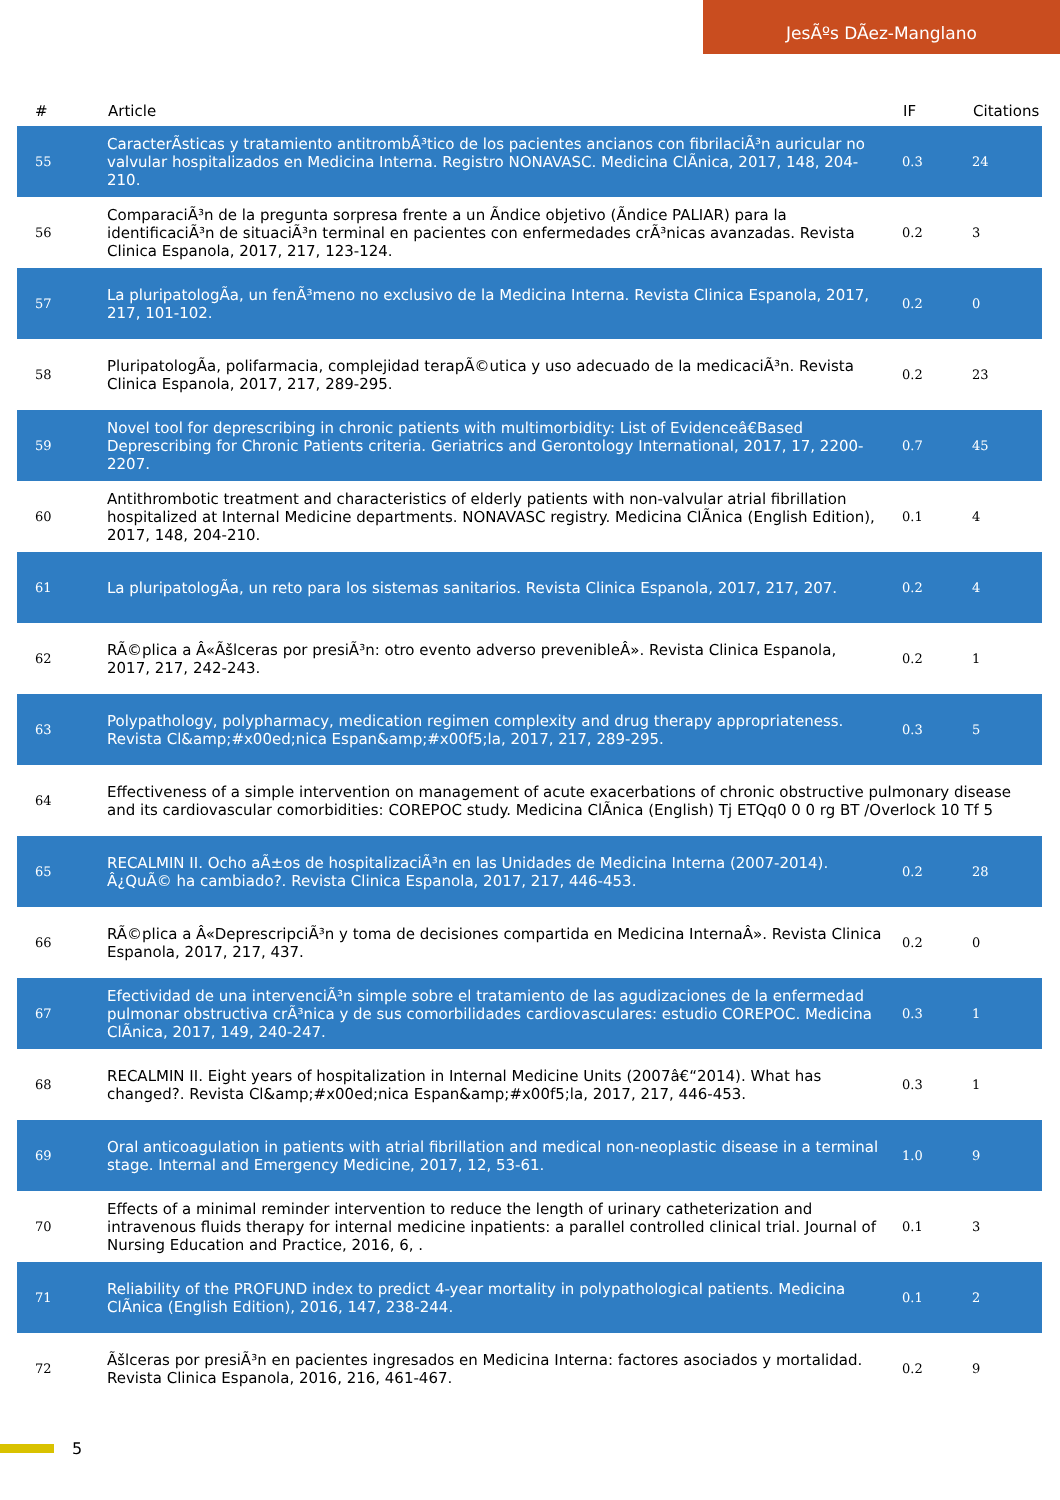JesÃºs DÃez-Manglano
| # | Article | IF | Citations |
| --- | --- | --- | --- |
| 55 | CaracterÃsticas y tratamiento antitrombÃ³tico de los pacientes ancianos con fibrilaciÃ³n auricular no valvular hospitalizados en Medicina Interna. Registro NONAVASC. Medicina ClÃnica, 2017, 148, 204-210. | 0.3 | 24 |
| 56 | ComparaciÃ³n de la pregunta sorpresa frente a un Ãndice objetivo (Ãndice PALIAR) para la identificaciÃ³n de situaciÃ³n terminal en pacientes con enfermedades crÃ³nicas avanzadas. Revista Clinica Espanola, 2017, 217, 123-124. | 0.2 | 3 |
| 57 | La pluripatologÃa, un fenÃ³meno no exclusivo de la Medicina Interna. Revista Clinica Espanola, 2017, 217, 101-102. | 0.2 | 0 |
| 58 | PluripatologÃa, polifarmacia, complejidad terapÃ©utica y uso adecuado de la medicaciÃ³n. Revista Clinica Espanola, 2017, 217, 289-295. | 0.2 | 23 |
| 59 | Novel tool for deprescribing in chronic patients with multimorbidity: List of Evidenceâ€Based Deprescribing for Chronic Patients criteria. Geriatrics and Gerontology International, 2017, 17, 2200-2207. | 0.7 | 45 |
| 60 | Antithrombotic treatment and characteristics of elderly patients with non-valvular atrial fibrillation hospitalized at Internal Medicine departments. NONAVASC registry. Medicina ClÃnica (English Edition), 2017, 148, 204-210. | 0.1 | 4 |
| 61 | La pluripatologÃa, un reto para los sistemas sanitarios. Revista Clinica Espanola, 2017, 217, 207. | 0.2 | 4 |
| 62 | RÃ©plica a Â«Ãšlceras por presiÃ³n: otro evento adverso prevenibleÂ». Revista Clinica Espanola, 2017, 217, 242-243. | 0.2 | 1 |
| 63 | Polypathology, polypharmacy, medication regimen complexity and drug therapy appropriateness. Revista Cl&amp;#x00ed;nica Espan&amp;#x00f5;la, 2017, 217, 289-295. | 0.3 | 5 |
| 64 | Effectiveness of a simple intervention on management of acute exacerbations of chronic obstructive pulmonary disease and its cardiovascular comorbidities: COREPOC study. Medicina ClÃnica (English) Tj ETQq0 0 0 rg BT /Overlock 10 Tf 5 | | |
| 65 | RECALMIN II. Ocho aÃ±os de hospitalizaciÃ³n en las Unidades de Medicina Interna (2007-2014). Â¿QuÃ© ha cambiado?. Revista Clinica Espanola, 2017, 217, 446-453. | 0.2 | 28 |
| 66 | RÃ©plica a Â«DeprescripciÃ³n y toma de decisiones compartida en Medicina InternaÂ». Revista Clinica Espanola, 2017, 217, 437. | 0.2 | 0 |
| 67 | Efectividad de una intervenciÃ³n simple sobre el tratamiento de las agudizaciones de la enfermedad pulmonar obstructiva crÃ³nica y de sus comorbilidades cardiovasculares: estudio COREPOC. Medicina ClÃnica, 2017, 149, 240-247. | 0.3 | 1 |
| 68 | RECALMIN II. Eight years of hospitalization in Internal Medicine Units (2007â€“2014). What has changed?. Revista Cl&amp;#x00ed;nica Espan&amp;#x00f5;la, 2017, 217, 446-453. | 0.3 | 1 |
| 69 | Oral anticoagulation in patients with atrial fibrillation and medical non-neoplastic disease in a terminal stage. Internal and Emergency Medicine, 2017, 12, 53-61. | 1.0 | 9 |
| 70 | Effects of a minimal reminder intervention to reduce the length of urinary catheterization and intravenous fluids therapy for internal medicine inpatients: a parallel controlled clinical trial. Journal of Nursing Education and Practice, 2016, 6, . | 0.1 | 3 |
| 71 | Reliability of the PROFUND index to predict 4-year mortality in polypathological patients. Medicina ClÃnica (English Edition), 2016, 147, 238-244. | 0.1 | 2 |
| 72 | Ãšlceras por presiÃ³n en pacientes ingresados en Medicina Interna: factores asociados y mortalidad. Revista Clinica Espanola, 2016, 216, 461-467. | 0.2 | 9 |
5